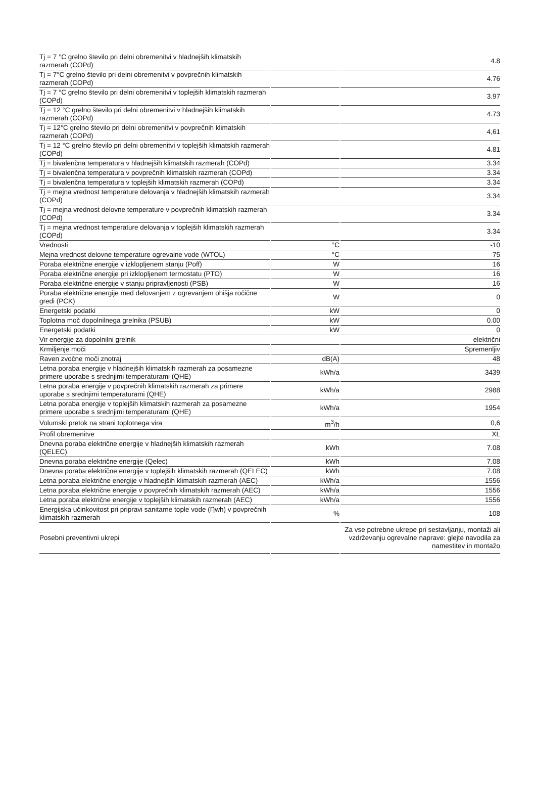| Tj = 7 °C grelno število pri delni obremenitvi v hladnejših klimatskih razmerah (COPd) | | 4.8 |
| Tj = 7°C grelno število pri delni obremenitvi v povprečnih klimatskih razmerah (COPd) | | 4.76 |
| Tj = 7 °C grelno število pri delni obremenitvi v toplejših klimatskih razmerah (COPd) | | 3.97 |
| Tj = 12 °C grelno število pri delni obremenitvi v hladnejših klimatskih razmerah (COPd) | | 4.73 |
| Tj = 12°C grelno število pri delni obremenitvi v povprečnih klimatskih razmerah (COPd) | | 4,61 |
| Tj = 12 °C grelno število pri delni obremenitvi v toplejših klimatskih razmerah (COPd) | | 4.81 |
| Tj = bivalenčna temperatura v hladnejših klimatskih razmerah (COPd) | | 3.34 |
| Tj = bivalenčna temperatura v povprečnih klimatskih razmerah (COPd) | | 3.34 |
| Tj = bivalenčna temperatura v toplejših klimatskih razmerah (COPd) | | 3.34 |
| Tj = mejna vrednost temperature delovanja v hladnejših klimatskih razmerah (COPd) | | 3.34 |
| Tj = mejna vrednost delovne temperature v povprečnih klimatskih razmerah (COPd) | | 3.34 |
| Tj = mejna vrednost temperature delovanja v toplejših klimatskih razmerah (COPd) | | 3.34 |
| Vrednosti | °C | -10 |
| Mejna vrednost delovne temperature ogrevalne vode (WTOL) | °C | 75 |
| Poraba električne energije v izklopljenem stanju (Poff) | W | 16 |
| Poraba električne energije pri izklopljenem termostatu (PTO) | W | 16 |
| Poraba električne energije v stanju pripravljenosti (PSB) | W | 16 |
| Poraba električne energije med delovanjem z ogrevanjem ohišja ročične gredi (PCK) | W | 0 |
| Energetski podatki | kW | 0 |
| Toplotna moč dopolnilnega grelnika (PSUB) | kW | 0.00 |
| Energetski podatki | kW | 0 |
| Vir energije za dopolnilni grelnik | | električni |
| Krmiljenje moči | | Spremenljiv |
| Raven zvočne moči znotraj | dB(A) | 48 |
| Letna poraba energije v hladnejših klimatskih razmerah za posamezne primere uporabe s srednjimi temperaturami (QHE) | kWh/a | 3439 |
| Letna poraba energije v povprečnih klimatskih razmerah za primere uporabe s srednjimi temperaturami (QHE) | kWh/a | 2988 |
| Letna poraba energije v toplejših klimatskih razmerah za posamezne primere uporabe s srednjimi temperaturami (QHE) | kWh/a | 1954 |
| Volumski pretok na strani toplotnega vira | m<sup>3</sup>/h | 0,6 |
| Profil obremenitve | | XL |
| Dnevna poraba električne energije v hladnejših klimatskih razmerah (QELEC) | kWh | 7.08 |
| Dnevna poraba električne energije (Qelec) | kWh | 7.08 |
| Dnevna poraba električne energije v toplejših klimatskih razmerah (QELEC) | kWh | 7.08 |
| Letna poraba električne energije v hladnejših klimatskih razmerah (AEC) | kWh/a | 1556 |
| Letna poraba električne energije v povprečnih klimatskih razmerah (AEC) | kWh/a | 1556 |
| Letna poraba električne energije v toplejših klimatskih razmerah (AEC) | kWh/a | 1556 |
| Energijska učinkovitost pri pripravi sanitarne tople vode (Ƞwh) v povprečnih klimatskih razmerah | % | 108 |
| Posebni preventivni ukrepi | | Za vse potrebne ukrepe pri sestavljanju, montaži ali vzdrževanju ogrevalne naprave: glejte navodila za namestitev in montažo |